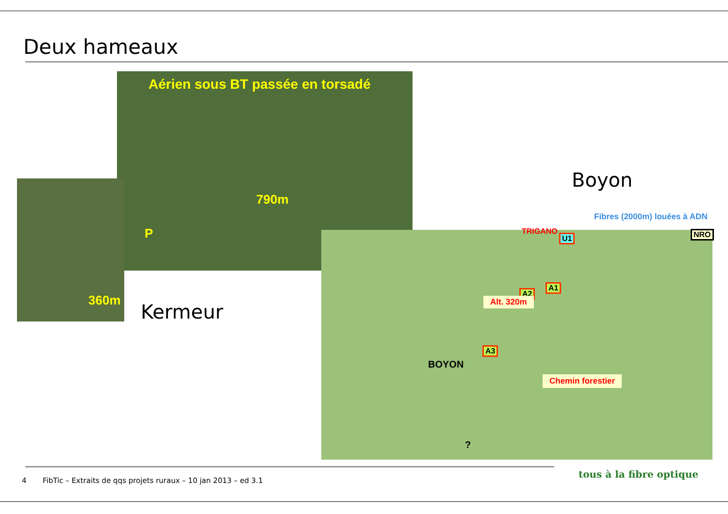Deux hameaux
Aérien sous BT passée en torsadé
790m
P
360m
Kermeur
Boyon
Fibres (2000m) louées à ADN
TRIGANO
U1 NRO
A1
A2
Alt. 320m
A3
BOYON
Chemin forestier
?
4
FibTic – Extraits de qqs projets ruraux – 10 jan 2013 – ed 3.1
tous à la fibre optique